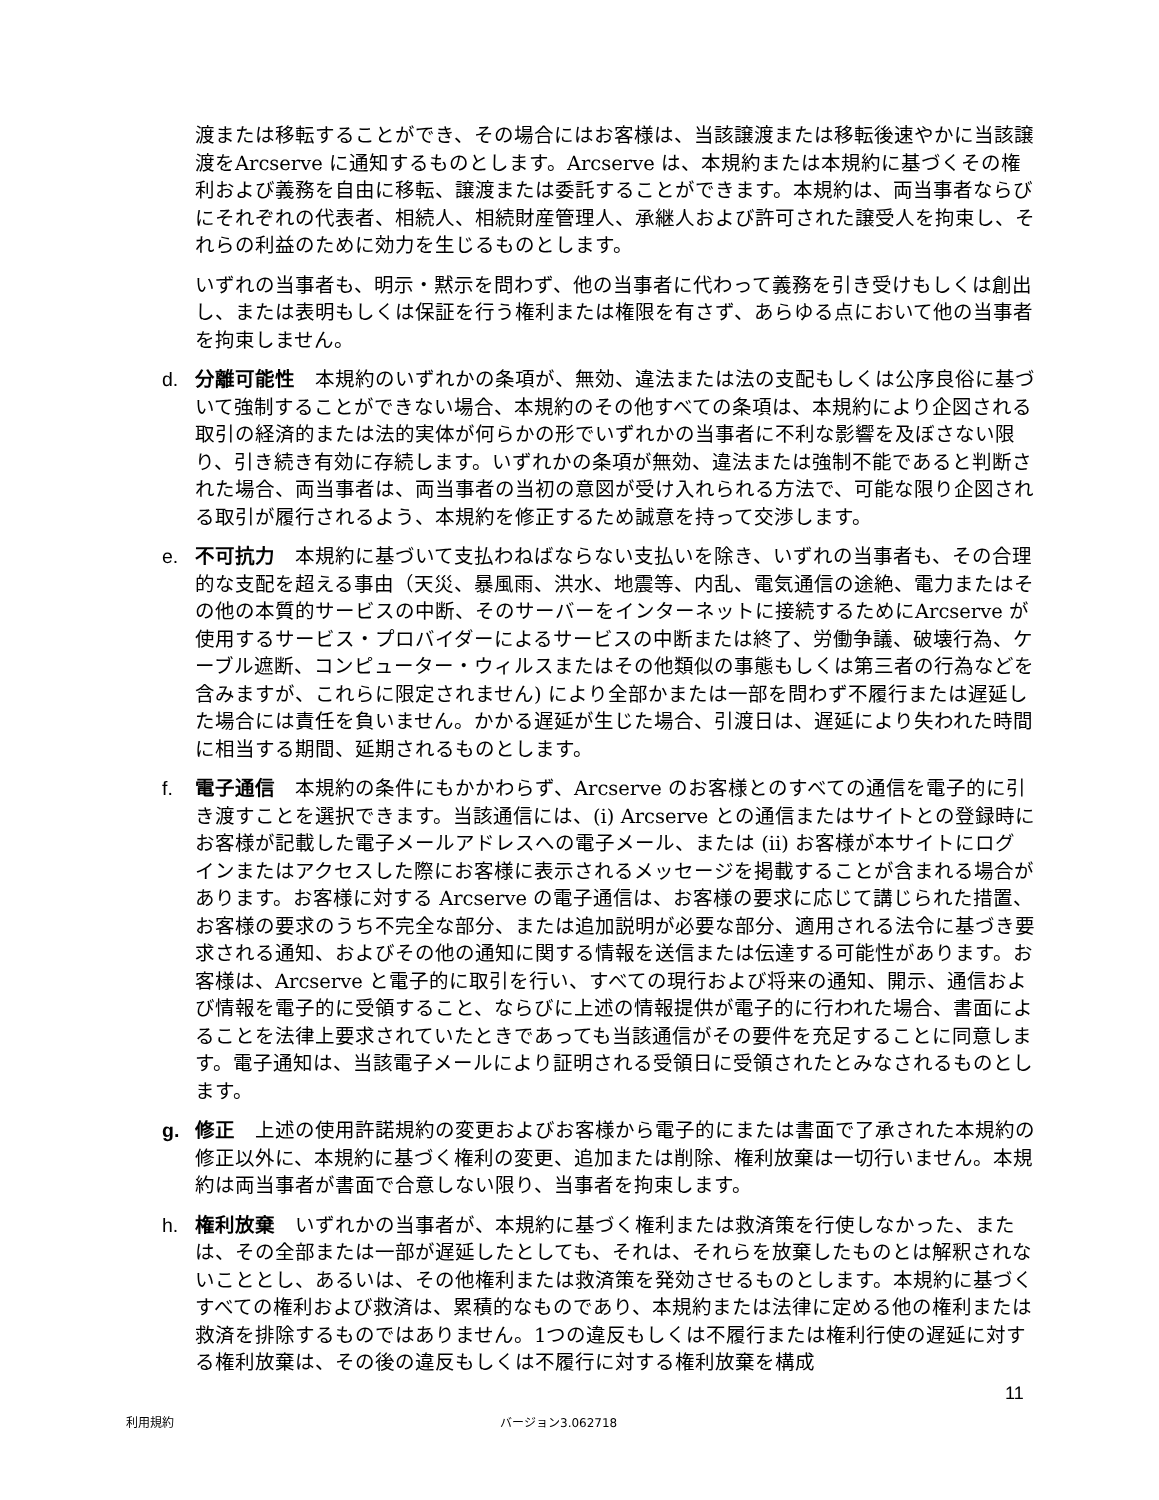渡または移転することができ、その場合にはお客様は、当該譲渡または移転後速やかに当該譲渡をArcserve に通知するものとします。Arcserve は、本規約または本規約に基づくその権利および義務を自由に移転、譲渡または委託することができます。本規約は、両当事者ならびにそれぞれの代表者、相続人、相続財産管理人、承継人および許可された譲受人を拘束し、それらの利益のために効力を生じるものとします。
いずれの当事者も、明示・黙示を問わず、他の当事者に代わって義務を引き受けもしくは創出し、または表明もしくは保証を行う権利または権限を有さず、あらゆる点において他の当事者を拘束しません。
d. 分離可能性 本規約のいずれかの条項が、無効、違法または法の支配もしくは公序良俗に基づいて強制することができない場合、本規約のその他すべての条項は、本規約により企図される取引の経済的または法的実体が何らかの形でいずれかの当事者に不利な影響を及ぼさない限り、引き続き有効に存続します。いずれかの条項が無効、違法または強制不能であると判断された場合、両当事者は、両当事者の当初の意図が受け入れられる方法で、可能な限り企図される取引が履行されるよう、本規約を修正するため誠意を持って交渉します。
e. 不可抗力 本規約に基づいて支払わねばならない支払いを除き、いずれの当事者も、その合理的な支配を超える事由（天災、暴風雨、洪水、地震等、内乱、電気通信の途絶、電力またはその他の本質的サービスの中断、そのサーバーをインターネットに接続するためにArcserve が使用するサービス・プロバイダーによるサービスの中断または終了、労働争議、破壊行為、ケーブル遮断、コンピューター・ウィルスまたはその他類似の事態もしくは第三者の行為などを含みますが、これらに限定されません) により全部かまたは一部を問わず不履行または遅延した場合には責任を負いません。かかる遅延が生じた場合、引渡日は、遅延により失われた時間に相当する期間、延期されるものとします。
f. 電子通信 本規約の条件にもかかわらず、Arcserve のお客様とのすべての通信を電子的に引き渡すことを選択できます。当該通信には、(i) Arcserve との通信またはサイトとの登録時にお客様が記載した電子メールアドレスへの電子メール、または (ii) お客様が本サイトにログインまたはアクセスした際にお客様に表示されるメッセージを掲載することが含まれる場合があります。お客様に対する Arcserve の電子通信は、お客様の要求に応じて講じられた措置、お客様の要求のうち不完全な部分、または追加説明が必要な部分、適用される法令に基づき要求される通知、およびその他の通知に関する情報を送信または伝達する可能性があります。お客様は、Arcserve と電子的に取引を行い、すべての現行および将来の通知、開示、通信および情報を電子的に受領すること、ならびに上述の情報提供が電子的に行われた場合、書面によることを法律上要求されていたときであっても当該通信がその要件を充足することに同意します。電子通知は、当該電子メールにより証明される受領日に受領されたとみなされるものとします。
g. 修正 上述の使用許諾規約の変更およびお客様から電子的にまたは書面で了承された本規約の修正以外に、本規約に基づく権利の変更、追加または削除、権利放棄は一切行いません。本規約は両当事者が書面で合意しない限り、当事者を拘束します。
h. 権利放棄 いずれかの当事者が、本規約に基づく権利または救済策を行使しなかった、または、その全部または一部が遅延したとしても、それは、それらを放棄したものとは解釈されないこととし、あるいは、その他権利または救済策を発効させるものとします。本規約に基づくすべての権利および救済は、累積的なものであり、本規約または法律に定める他の権利または救済を排除するものではありません。1つの違反もしくは不履行または権利行使の遅延に対する権利放棄は、その後の違反もしくは不履行に対する権利放棄を構成
11
利用規約 バージョン3.062718